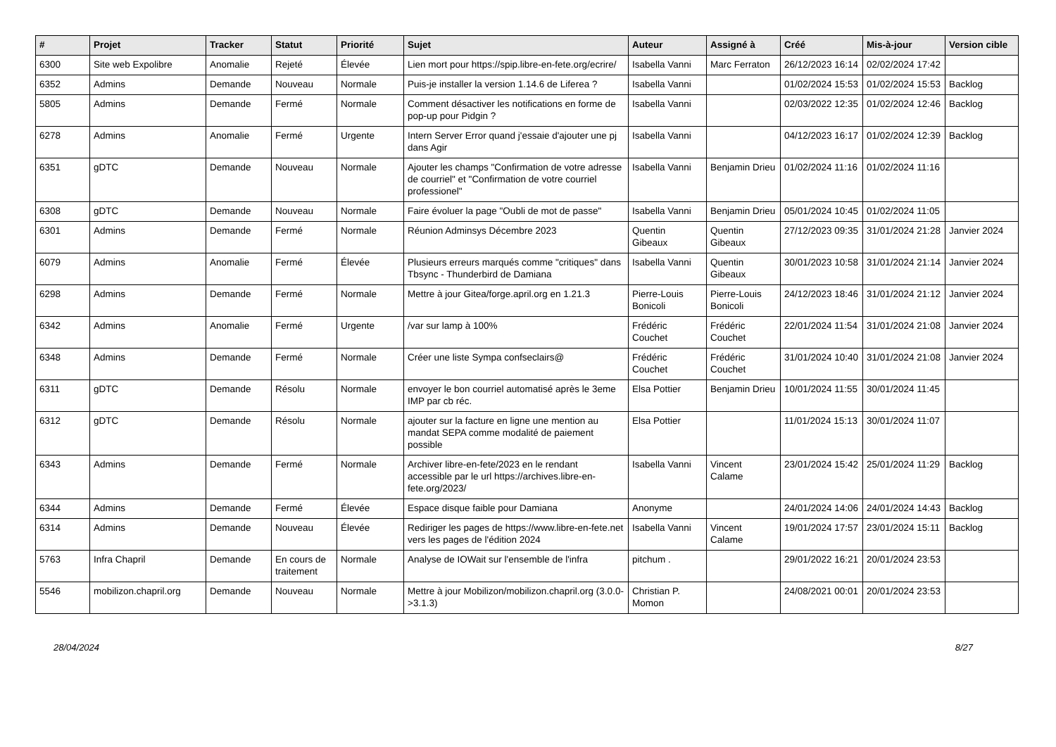| # | Projet | Tracker | Statut | Priorité | Sujet | Auteur | Assigné à | Créé | Mis-à-jour | Version cible |
| --- | --- | --- | --- | --- | --- | --- | --- | --- | --- | --- |
| 6300 | Site web Expolibre | Anomalie | Rejeté | Élevée | Lien mort pour https://spip.libre-en-fete.org/ecrire/ | Isabella Vanni | Marc Ferraton | 26/12/2023 16:14 | 02/02/2024 17:42 | |
| 6352 | Admins | Demande | Nouveau | Normale | Puis-je installer la version 1.14.6 de Liferea ? | Isabella Vanni | | 01/02/2024 15:53 | 01/02/2024 15:53 | Backlog |
| 5805 | Admins | Demande | Fermé | Normale | Comment désactiver les notifications en forme de pop-up pour Pidgin ? | Isabella Vanni | | 02/03/2022 12:35 | 01/02/2024 12:46 | Backlog |
| 6278 | Admins | Anomalie | Fermé | Urgente | Intern Server Error quand j'essaie d'ajouter une pj dans Agir | Isabella Vanni | | 04/12/2023 16:17 | 01/02/2024 12:39 | Backlog |
| 6351 | gDTC | Demande | Nouveau | Normale | Ajouter les champs "Confirmation de votre adresse de courriel" et "Confirmation de votre courriel professionel" | Isabella Vanni | Benjamin Drieu | 01/02/2024 11:16 | 01/02/2024 11:16 | |
| 6308 | gDTC | Demande | Nouveau | Normale | Faire évoluer la page "Oubli de mot de passe" | Isabella Vanni | Benjamin Drieu | 05/01/2024 10:45 | 01/02/2024 11:05 | |
| 6301 | Admins | Demande | Fermé | Normale | Réunion Adminsys Décembre 2023 | Quentin Gibeaux | Quentin Gibeaux | 27/12/2023 09:35 | 31/01/2024 21:28 | Janvier 2024 |
| 6079 | Admins | Anomalie | Fermé | Élevée | Plusieurs erreurs marqués comme "critiques" dans Tbsync - Thunderbird de Damiana | Isabella Vanni | Quentin Gibeaux | 30/01/2023 10:58 | 31/01/2024 21:14 | Janvier 2024 |
| 6298 | Admins | Demande | Fermé | Normale | Mettre à jour Gitea/forge.april.org en 1.21.3 | Pierre-Louis Bonicoli | Pierre-Louis Bonicoli | 24/12/2023 18:46 | 31/01/2024 21:12 | Janvier 2024 |
| 6342 | Admins | Anomalie | Fermé | Urgente | /var sur lamp à 100% | Frédéric Couchet | Frédéric Couchet | 22/01/2024 11:54 | 31/01/2024 21:08 | Janvier 2024 |
| 6348 | Admins | Demande | Fermé | Normale | Créer une liste Sympa confseclairs@ | Frédéric Couchet | Frédéric Couchet | 31/01/2024 10:40 | 31/01/2024 21:08 | Janvier 2024 |
| 6311 | gDTC | Demande | Résolu | Normale | envoyer le bon courriel automatisé après le 3eme IMP par cb réc. | Elsa Pottier | Benjamin Drieu | 10/01/2024 11:55 | 30/01/2024 11:45 | |
| 6312 | gDTC | Demande | Résolu | Normale | ajouter sur la facture en ligne une mention au mandat SEPA comme modalité de paiement possible | Elsa Pottier | | 11/01/2024 15:13 | 30/01/2024 11:07 | |
| 6343 | Admins | Demande | Fermé | Normale | Archiver libre-en-fete/2023 en le rendant accessible par le url https://archives.libre-en-fete.org/2023/ | Isabella Vanni | Vincent Calame | 23/01/2024 15:42 | 25/01/2024 11:29 | Backlog |
| 6344 | Admins | Demande | Fermé | Élevée | Espace disque faible pour Damiana | Anonyme | | 24/01/2024 14:06 | 24/01/2024 14:43 | Backlog |
| 6314 | Admins | Demande | Nouveau | Élevée | Rediriger les pages de https://www.libre-en-fete.net vers les pages de l'édition 2024 | Isabella Vanni | Vincent Calame | 19/01/2024 17:57 | 23/01/2024 15:11 | Backlog |
| 5763 | Infra Chapril | Demande | En cours de traitement | Normale | Analyse de IOWait sur l'ensemble de l'infra | pitchum . | | 29/01/2022 16:21 | 20/01/2024 23:53 | |
| 5546 | mobilizon.chapril.org | Demande | Nouveau | Normale | Mettre à jour Mobilizon/mobilizon.chapril.org (3.0.0->3.1.3) | Christian P. Momon | | 24/08/2021 00:01 | 20/01/2024 23:53 | |
28/04/2024 8/27